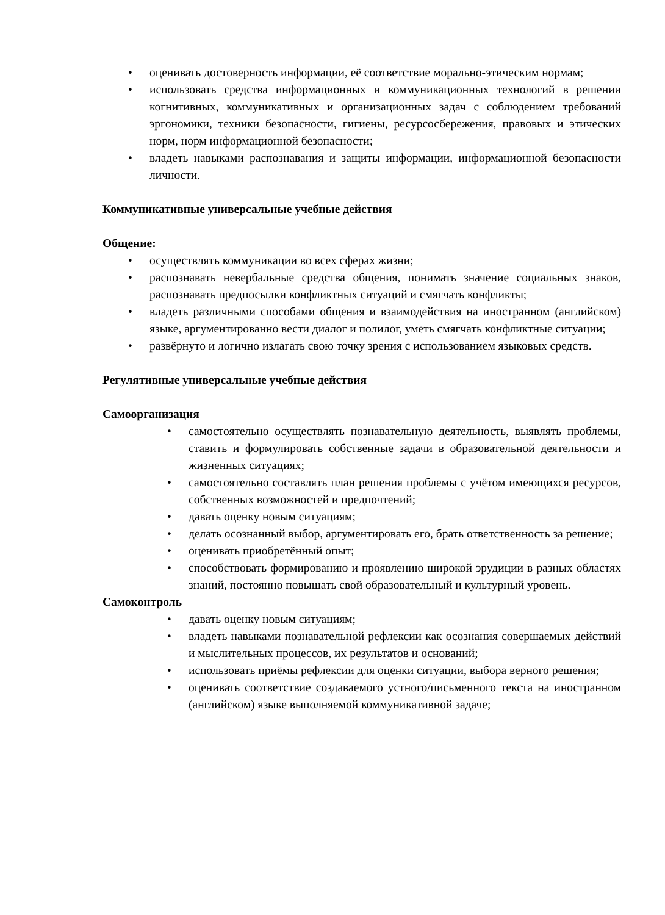• оценивать достоверность информации, её соответствие морально-этическим нормам;
• использовать средства информационных и коммуникационных технологий в решении когнитивных, коммуникативных и организационных задач с соблюдением требований эргономики, техники безопасности, гигиены, ресурсосбережения, правовых и этических норм, норм информационной безопасности;
• владеть навыками распознавания и защиты информации, информационной безопасности личности.
Коммуникативные универсальные учебные действия
Общение:
• осуществлять коммуникации во всех сферах жизни;
• распознавать невербальные средства общения, понимать значение социальных знаков, распознавать предпосылки конфликтных ситуаций и смягчать конфликты;
• владеть различными способами общения и взаимодействия на иностранном (английском) языке, аргументированно вести диалог и полилог, уметь смягчать конфликтные ситуации;
• развёрнуто и логично излагать свою точку зрения с использованием языковых средств.
Регулятивные универсальные учебные действия
Самоорганизация
• самостоятельно осуществлять познавательную деятельность, выявлять проблемы, ставить и формулировать собственные задачи в образовательной деятельности и жизненных ситуациях;
• самостоятельно составлять план решения проблемы с учётом имеющихся ресурсов, собственных возможностей и предпочтений;
• давать оценку новым ситуациям;
• делать осознанный выбор, аргументировать его, брать ответственность за решение;
• оценивать приобретённый опыт;
• способствовать формированию и проявлению широкой эрудиции в разных областях знаний, постоянно повышать свой образовательный и культурный уровень.
Самоконтроль
• давать оценку новым ситуациям;
• владеть навыками познавательной рефлексии как осознания совершаемых действий и мыслительных процессов, их результатов и оснований;
• использовать приёмы рефлексии для оценки ситуации, выбора верного решения;
• оценивать соответствие создаваемого устного/письменного текста на иностранном (английском) языке выполняемой коммуникативной задаче;